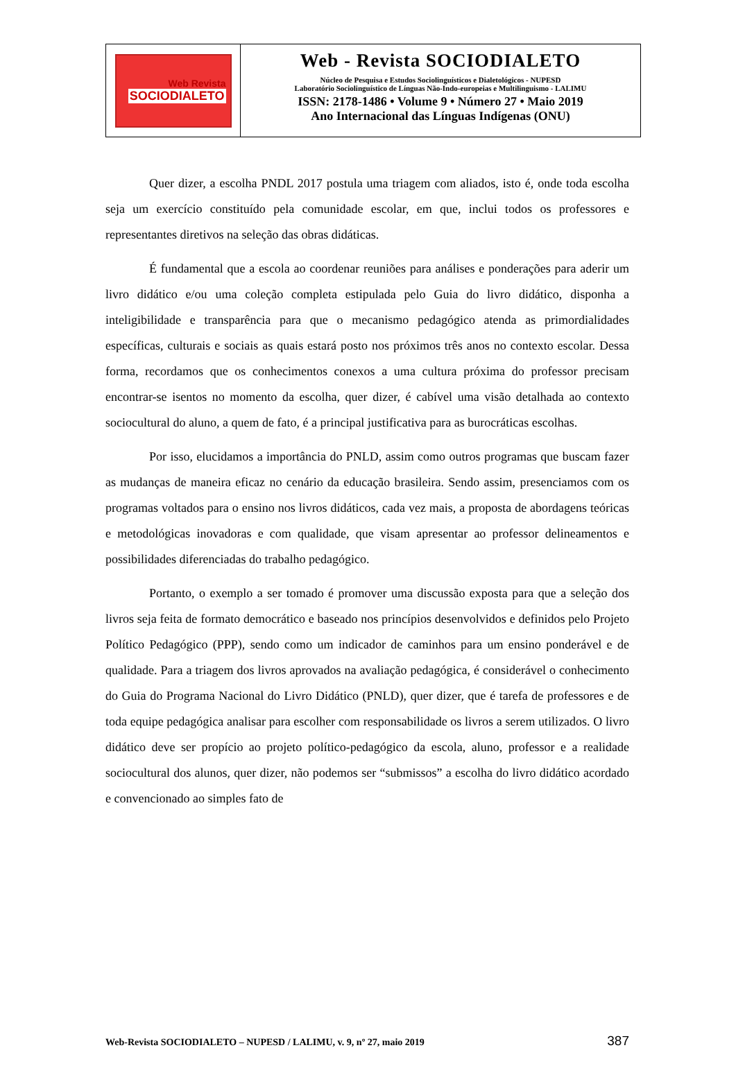Web Revista
SOCIODIALETO
Web - Revista SOCIODIALETO
Núcleo de Pesquisa e Estudos Sociolinguísticos e Dialetológicos - NUPESD
Laboratório Sociolinguístico de Línguas Não-Indo-europeias e Multilinguismo - LALIMU
ISSN: 2178-1486 • Volume 9 • Número 27 • Maio 2019
Ano Internacional das Línguas Indígenas (ONU)
Quer dizer, a escolha PNDL 2017 postula uma triagem com aliados, isto é, onde toda escolha seja um exercício constituído pela comunidade escolar, em que, inclui todos os professores e representantes diretivos na seleção das obras didáticas.
É fundamental que a escola ao coordenar reuniões para análises e ponderações para aderir um livro didático e/ou uma coleção completa estipulada pelo Guia do livro didático, disponha a inteligibilidade e transparência para que o mecanismo pedagógico atenda as primordialidades específicas, culturais e sociais as quais estará posto nos próximos três anos no contexto escolar. Dessa forma, recordamos que os conhecimentos conexos a uma cultura próxima do professor precisam encontrar-se isentos no momento da escolha, quer dizer, é cabível uma visão detalhada ao contexto sociocultural do aluno, a quem de fato, é a principal justificativa para as burocráticas escolhas.
Por isso, elucidamos a importância do PNLD, assim como outros programas que buscam fazer as mudanças de maneira eficaz no cenário da educação brasileira. Sendo assim, presenciamos com os programas voltados para o ensino nos livros didáticos, cada vez mais, a proposta de abordagens teóricas e metodológicas inovadoras e com qualidade, que visam apresentar ao professor delineamentos e possibilidades diferenciadas do trabalho pedagógico.
Portanto, o exemplo a ser tomado é promover uma discussão exposta para que a seleção dos livros seja feita de formato democrático e baseado nos princípios desenvolvidos e definidos pelo Projeto Político Pedagógico (PPP), sendo como um indicador de caminhos para um ensino ponderável e de qualidade. Para a triagem dos livros aprovados na avaliação pedagógica, é considerável o conhecimento do Guia do Programa Nacional do Livro Didático (PNLD), quer dizer, que é tarefa de professores e de toda equipe pedagógica analisar para escolher com responsabilidade os livros a serem utilizados. O livro didático deve ser propício ao projeto político-pedagógico da escola, aluno, professor e a realidade sociocultural dos alunos, quer dizer, não podemos ser “submissos” a escolha do livro didático acordado e convencionado ao simples fato de
Web-Revista SOCIODIALETO – NUPESD / LALIMU, v. 9, nº 27, maio 2019 387